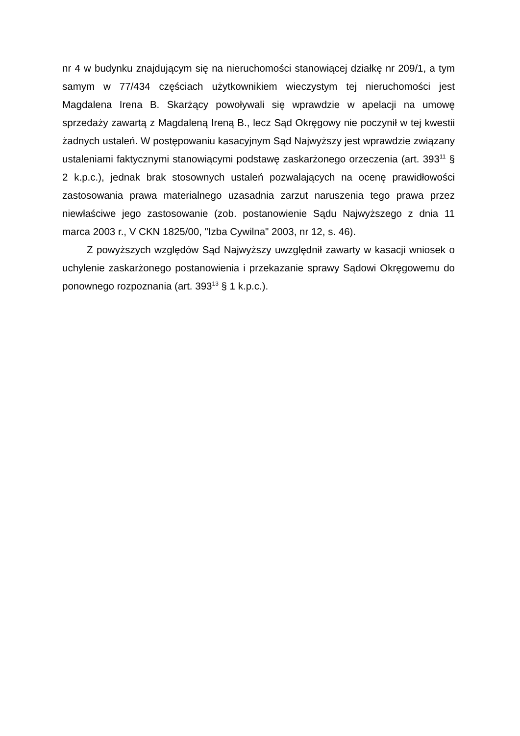nr 4 w budynku znajdującym się na nieruchomości stanowiącej działkę nr 209/1, a tym samym w 77/434 częściach użytkownikiem wieczystym tej nieruchomości jest Magdalena Irena B. Skarżący powoływali się wprawdzie w apelacji na umowę sprzedaży zawartą z Magdaleną Ireną B., lecz Sąd Okręgowy nie poczynił w tej kwestii żadnych ustaleń. W postępowaniu kasacyjnym Sąd Najwyższy jest wprawdzie związany ustaleniami faktycznymi stanowiącymi podstawę zaskarżonego orzeczenia (art. 393<sup>11</sup> § 2 k.p.c.), jednak brak stosownych ustaleń pozwalających na ocenę prawidłowości zastosowania prawa materialnego uzasadnia zarzut naruszenia tego prawa przez niewłaściwe jego zastosowanie (zob. postanowienie Sądu Najwyższego z dnia 11 marca 2003 r., V CKN 1825/00, "Izba Cywilna" 2003, nr 12, s. 46).
Z powyższych względów Sąd Najwyższy uwzględnił zawarty w kasacji wniosek o uchylenie zaskarżonego postanowienia i przekazanie sprawy Sądowi Okręgowemu do ponownego rozpoznania (art. 393<sup>13</sup> § 1 k.p.c.).